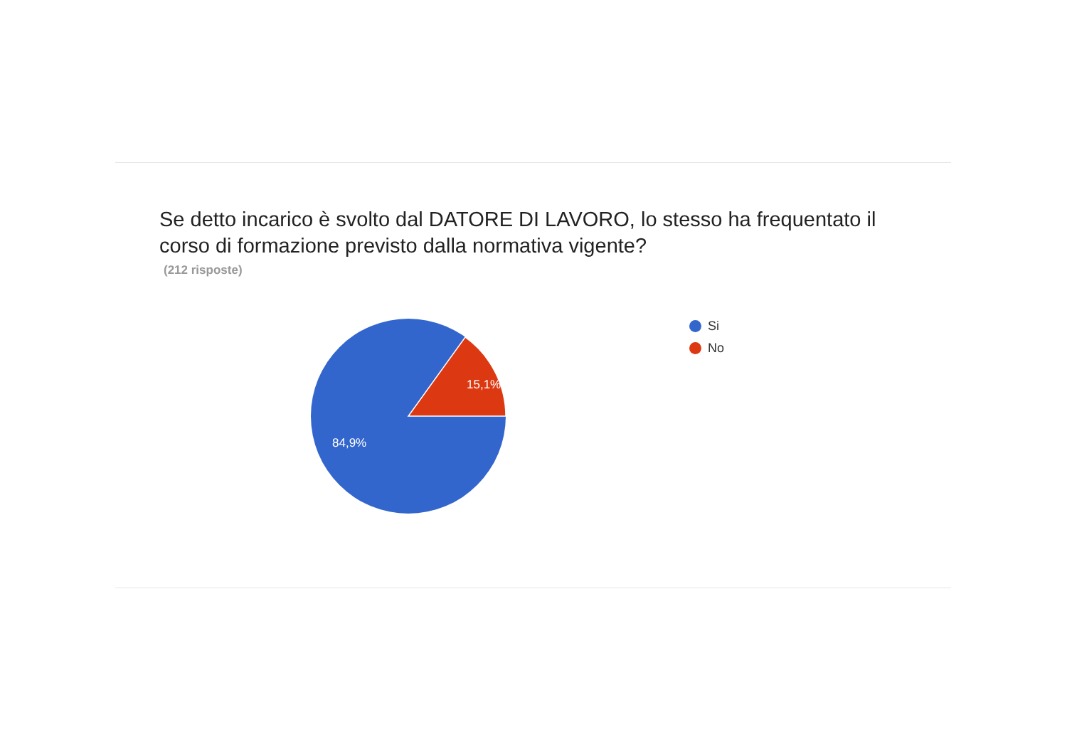Se detto incarico è svolto dal DATORE DI LAVORO, lo stesso ha frequentato il corso di formazione previsto dalla normativa vigente?
(212 risposte)
15,1%
84,9%
Si
No